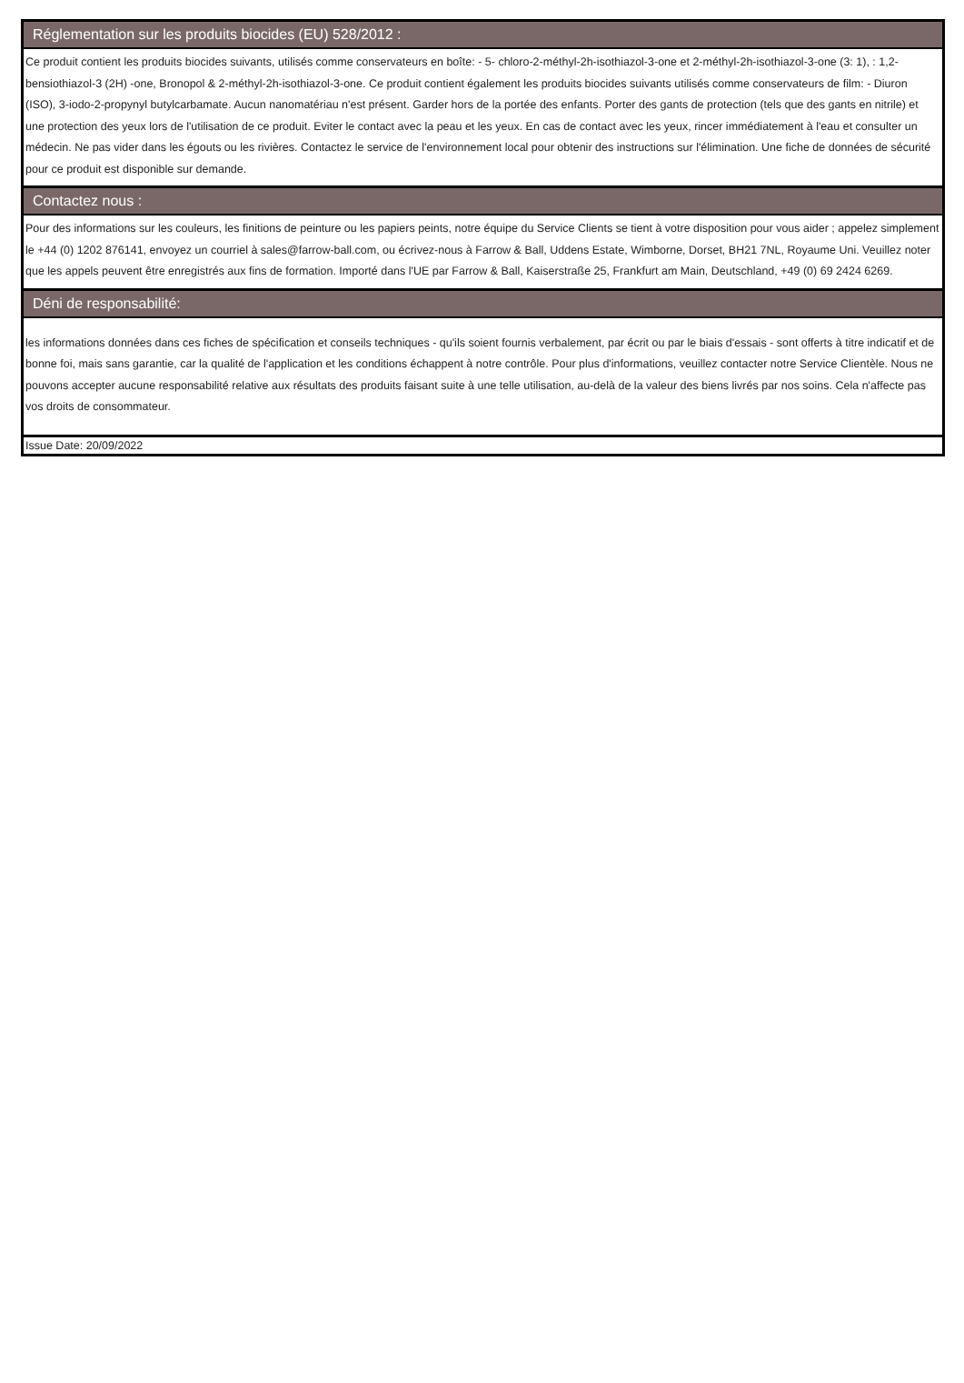Réglementation sur les produits biocides (EU) 528/2012 :
Ce produit contient les produits biocides suivants, utilisés comme conservateurs en boîte: - 5- chloro-2-méthyl-2h-isothiazol-3-one et 2-méthyl-2h-isothiazol-3-one (3: 1), : 1,2-bensiothiazol-3 (2H) -one, Bronopol & 2-méthyl-2h-isothiazol-3-one. Ce produit contient également les produits biocides suivants utilisés comme conservateurs de film: - Diuron (ISO), 3-iodo-2-propynyl butylcarbamate. Aucun nanomatériau n'est présent. Garder hors de la portée des enfants. Porter des gants de protection (tels que des gants en nitrile) et une protection des yeux lors de l'utilisation de ce produit. Eviter le contact avec la peau et les yeux. En cas de contact avec les yeux, rincer immédiatement à l'eau et consulter un médecin. Ne pas vider dans les égouts ou les rivières. Contactez le service de l'environnement local pour obtenir des instructions sur l'élimination. Une fiche de données de sécurité pour ce produit est disponible sur demande.
Contactez nous :
Pour des informations sur les couleurs, les finitions de peinture ou les papiers peints, notre équipe du Service Clients se tient à votre disposition pour vous aider ; appelez simplement le +44 (0) 1202 876141, envoyez un courriel à sales@farrow-ball.com, ou écrivez-nous à Farrow & Ball, Uddens Estate, Wimborne, Dorset, BH21 7NL, Royaume Uni. Veuillez noter que les appels peuvent être enregistrés aux fins de formation. Importé dans l'UE par Farrow & Ball, Kaiserstraße 25, Frankfurt am Main, Deutschland, +49 (0) 69 2424 6269.
Déni de responsabilité:
les informations données dans ces fiches de spécification et conseils techniques - qu'ils soient fournis verbalement, par écrit ou par le biais d'essais - sont offerts à titre indicatif et de bonne foi, mais sans garantie, car la qualité de l'application et les conditions échappent à notre contrôle. Pour plus d'informations, veuillez contacter notre Service Clientèle. Nous ne pouvons accepter aucune responsabilité relative aux résultats des produits faisant suite à une telle utilisation, au-delà de la valeur des biens livrés par nos soins. Cela n'affecte pas vos droits de consommateur.
Issue Date: 20/09/2022